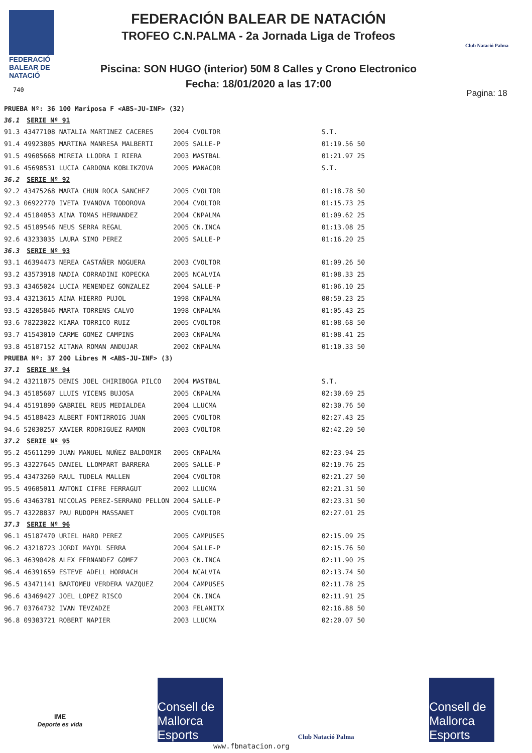FEDERACIÓ
BALEAR DE
NATACIÓ
740
FEDERACIÓN BALEAR DE NATACIÓN
TROFEO C.N.PALMA - 2a Jornada Liga de Trofeos
Piscina: SON HUGO (interior) 50M 8 Calles y Crono Electronico
Fecha: 18/01/2020 a las 17:00
Club Natació Palma
Pagina: 18
| PRUEBA Nº: 36 100 Mariposa F <ABS-JU-INF> (32) | | | | | |
| 36.1 | SERIE Nº 91 | | | | |
| 91.3 | 43477108 NATALIA MARTINEZ CACERES | 2004 | CVOLTOR | S.T. | |
| 91.4 | 49923805 MARTINA MANRESA MALBERTI | 2005 | SALLE-P | 01:19.56 | 50 |
| 91.5 | 49605668 MIREIA LLODRA I RIERA | 2003 | MASTBAL | 01:21.97 | 25 |
| 91.6 | 45698531 LUCIA CARDONA KOBLIKZOVA | 2005 | MANACOR | S.T. | |
| 36.2 | SERIE Nº 92 | | | | |
| 92.2 | 43475268 MARTA CHUN ROCA SANCHEZ | 2005 | CVOLTOR | 01:18.78 | 50 |
| 92.3 | 06922770 IVETA IVANOVA TODOROVA | 2004 | CVOLTOR | 01:15.73 | 25 |
| 92.4 | 45184053 AINA TOMAS HERNANDEZ | 2004 | CNPALMA | 01:09.62 | 25 |
| 92.5 | 45189546 NEUS SERRA REGAL | 2005 | CN.INCA | 01:13.08 | 25 |
| 92.6 | 43233035 LAURA SIMO PEREZ | 2005 | SALLE-P | 01:16.20 | 25 |
| 36.3 | SERIE Nº 93 | | | | |
| 93.1 | 46394473 NEREA CASTAÑER NOGUERA | 2003 | CVOLTOR | 01:09.26 | 50 |
| 93.2 | 43573918 NADIA CORRADINI KOPECKA | 2005 | NCALVIA | 01:08.33 | 25 |
| 93.3 | 43465024 LUCIA MENENDEZ GONZALEZ | 2004 | SALLE-P | 01:06.10 | 25 |
| 93.4 | 43213615 AINA HIERRO PUJOL | 1998 | CNPALMA | 00:59.23 | 25 |
| 93.5 | 43205846 MARTA TORRENS CALVO | 1998 | CNPALMA | 01:05.43 | 25 |
| 93.6 | 78223022 KIARA TORRICO RUIZ | 2005 | CVOLTOR | 01:08.68 | 50 |
| 93.7 | 41543010 CARME GOMEZ CAMPINS | 2003 | CNPALMA | 01:08.41 | 25 |
| 93.8 | 45187152 AITANA ROMAN ANDUJAR | 2002 | CNPALMA | 01:10.33 | 50 |
| PRUEBA Nº: 37 200 Libres M <ABS-JU-INF> (3) | | | | | |
| 37.1 | SERIE Nº 94 | | | | |
| 94.2 | 43211875 DENIS JOEL CHIRIBOGA PILCO | 2004 | MASTBAL | S.T. | |
| 94.3 | 45185607 LLUIS VICENS BUJOSA | 2005 | CNPALMA | 02:30.69 | 25 |
| 94.4 | 45191890 GABRIEL REUS MEDIALDEA | 2004 | LLUCMA | 02:30.76 | 50 |
| 94.5 | 45188423 ALBERT FONTIRROIG JUAN | 2005 | CVOLTOR | 02:27.43 | 25 |
| 94.6 | 52030257 XAVIER RODRIGUEZ RAMON | 2003 | CVOLTOR | 02:42.20 | 50 |
| 37.2 | SERIE Nº 95 | | | | |
| 95.2 | 45611299 JUAN MANUEL NUÑEZ BALDOMIR | 2005 | CNPALMA | 02:23.94 | 25 |
| 95.3 | 43227645 DANIEL LLOMPART BARRERA | 2005 | SALLE-P | 02:19.76 | 25 |
| 95.4 | 43473260 RAUL TUDELA MALLEN | 2004 | CVOLTOR | 02:21.27 | 50 |
| 95.5 | 49605011 ANTONI CIFRE FERRAGUT | 2002 | LLUCMA | 02:21.31 | 50 |
| 95.6 | 43463781 NICOLAS PEREZ-SERRANO PELLON | 2004 | SALLE-P | 02:23.31 | 50 |
| 95.7 | 43228837 PAU RUDOPH MASSANET | 2005 | CVOLTOR | 02:27.01 | 25 |
| 37.3 | SERIE Nº 96 | | | | |
| 96.1 | 45187470 URIEL HARO PEREZ | 2005 | CAMPUSES | 02:15.09 | 25 |
| 96.2 | 43218723 JORDI MAYOL SERRA | 2004 | SALLE-P | 02:15.76 | 50 |
| 96.3 | 46390428 ALEX FERNANDEZ GOMEZ | 2003 | CN.INCA | 02:11.90 | 25 |
| 96.4 | 46391659 ESTEVE ADELL HORRACH | 2004 | NCALVIA | 02:13.74 | 50 |
| 96.5 | 43471141 BARTOMEU VERDERA VAZQUEZ | 2004 | CAMPUSES | 02:11.78 | 25 |
| 96.6 | 43469427 JOEL LOPEZ RISCO | 2004 | CN.INCA | 02:11.91 | 25 |
| 96.7 | 03764732 IVAN TEVZADZE | 2003 | FELANITX | 02:16.88 | 50 |
| 96.8 | 09303721 ROBERT NAPIER | 2003 | LLUCMA | 02:20.07 | 50 |
IME
Deporte es vida
Consell de Mallorca
Esports
Club Natació Palma
Consell de Mallorca
Esports
www.fbnatacion.org